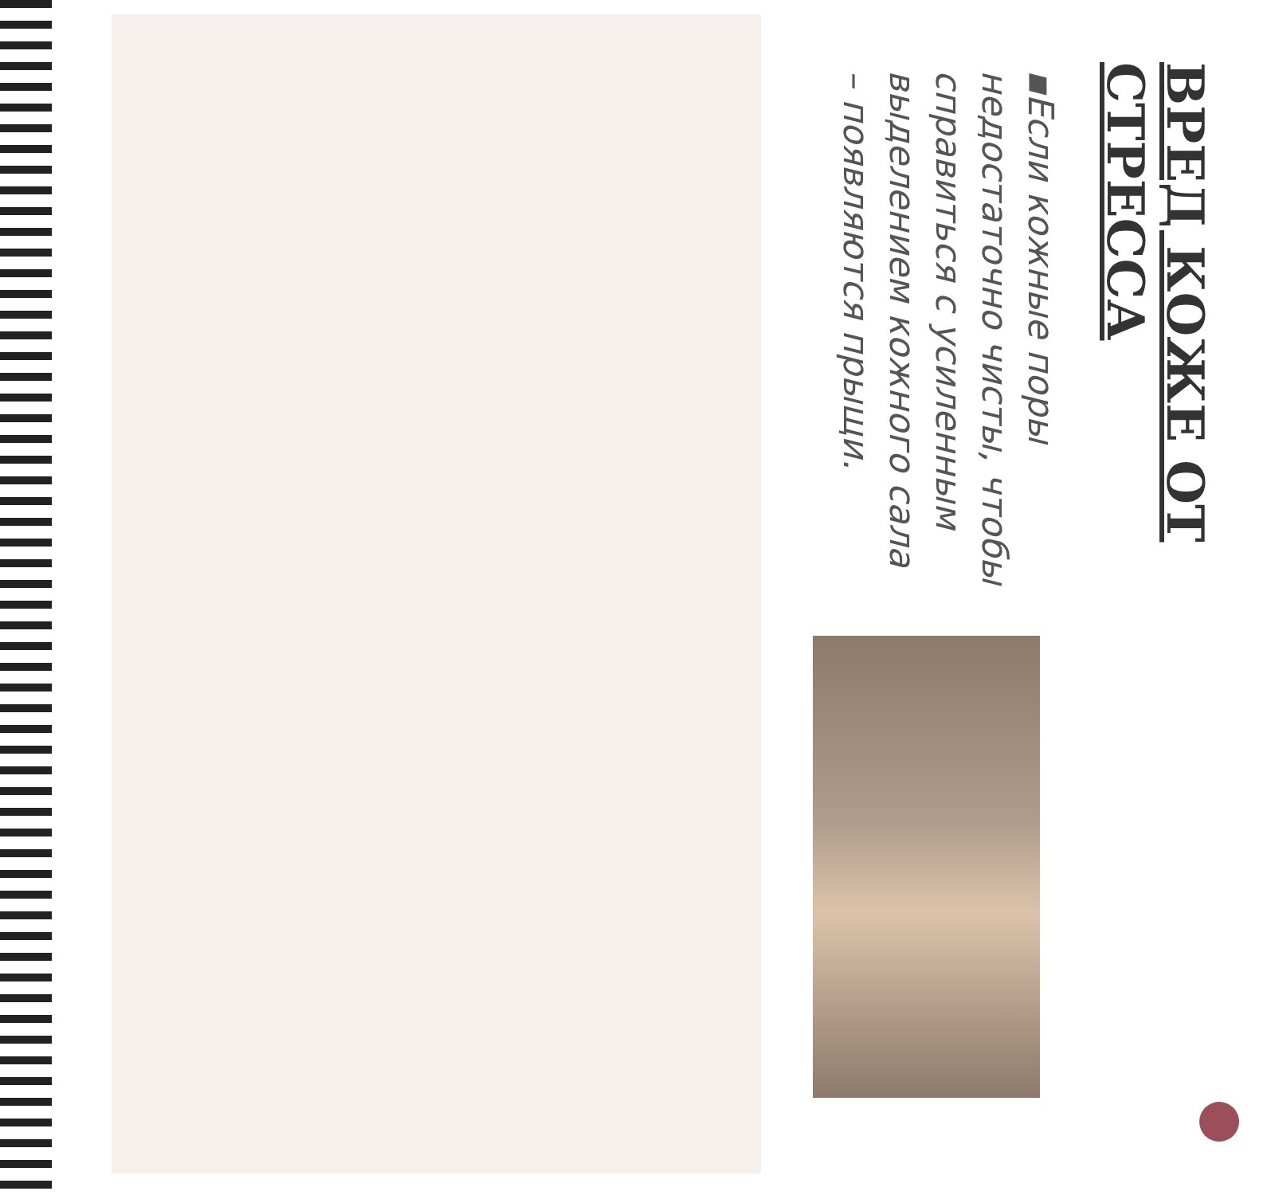ВРЕД КОЖЕ ОТ СТРЕССА
▪Если кожные поры недостаточно чисты, чтобы справиться с усиленным выделением кожного сала – появляются прыщи.